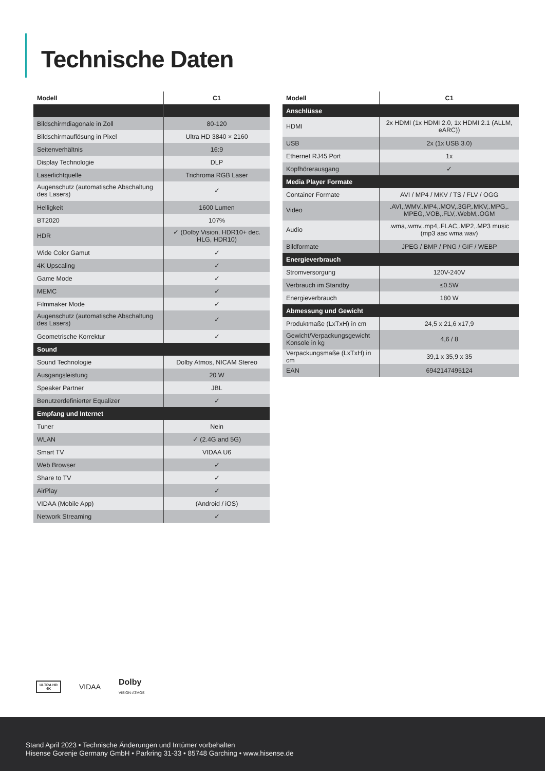Technische Daten
| Modell | C1 |
| --- | --- |
| Bildschirmdiagonale in Zoll | 80-120 |
| Bildschirmauflösung in Pixel | Ultra HD 3840 × 2160 |
| Seitenverhältnis | 16:9 |
| Display Technologie | DLP |
| Laserlichtquelle | Trichroma RGB Laser |
| Augenschutz (automatische Abschaltung des Lasers) | ✓ |
| Helligkeit | 1600 Lumen |
| BT2020 | 107% |
| HDR | ✓ (Dolby Vision, HDR10+ dec. HLG, HDR10) |
| Wide Color Gamut | ✓ |
| 4K Upscaling | ✓ |
| Game Mode | ✓ |
| MEMC | ✓ |
| Filmmaker Mode | ✓ |
| Augenschutz (automatische Abschaltung des Lasers) | ✓ |
| Geometrische Korrektur | ✓ |
| Sound | |
| Sound Technologie | Dolby Atmos, NICAM Stereo |
| Ausgangsleistung | 20 W |
| Speaker Partner | JBL |
| Benutzerdefinierter Equalizer | ✓ |
| Empfang und Internet | |
| Tuner | Nein |
| WLAN | ✓ (2.4G and 5G) |
| Smart TV | VIDAA U6 |
| Web Browser | ✓ |
| Share to TV | ✓ |
| AirPlay | ✓ |
| VIDAA (Mobile App) | (Android / iOS) |
| Network Streaming | ✓ |
| Modell | C1 |
| --- | --- |
| Anschlüsse | |
| HDMI | 2x HDMI (1x HDMI 2.0, 1x HDMI 2.1 (ALLM, eARC)) |
| USB | 2x (1x USB 3.0) |
| Ethernet RJ45 Port | 1x |
| Kopfhörerausgang | ✓ |
| Media Player Formate | |
| Container Formate | AVI / MP4 / MKV / TS / FLV / OGG |
| Video | .AVI,.WMV,.MP4,.MOV,.3GP,.MKV,.MPG,. MPEG,.VOB,.FLV,.WebM,.OGM |
| Audio | .wma,.wmv,.mp4,.FLAC,.MP2,.MP3 music (mp3 aac wma wav) |
| Bildformate | JPEG / BMP / PNG / GIF / WEBP |
| Energieverbrauch | |
| Stromversorgung | 120V-240V |
| Verbrauch im Standby | ≤0.5W |
| Energieverbrauch | 180 W |
| Abmessung und Gewicht | |
| Produktmaße (LxTxH) in cm | 24,5 x 21,6 x17,9 |
| Gewicht/Verpackungsgewicht Konsole in kg | 4,6 / 8 |
| Verpackungsmaße (LxTxH) in cm | 39,1 x 35,9 x 35 |
| EAN | 6942147495124 |
ULTRA HD
4K
VIDAA
Dolby
VISION·ATMOS
Stand April 2023 • Technische Änderungen und Irrtümer vorbehalten
Hisense Gorenje Germany GmbH • Parkring 31-33 • 85748 Garching • www.hisense.de